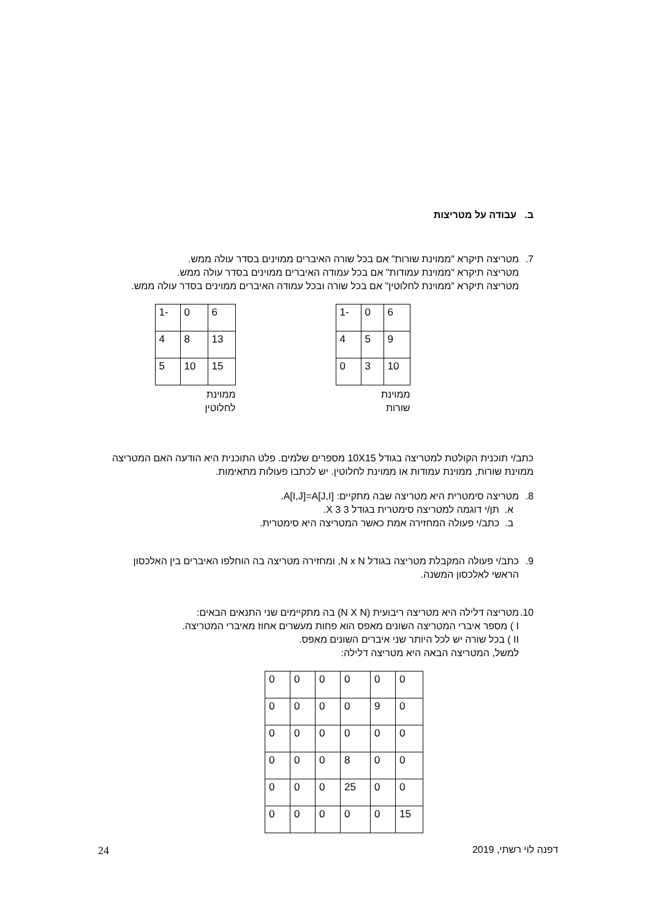ב. עבודה על מטריצות
7. מטריצה תיקרא "ממוינת שורות" אם בכל שורה האיברים ממוינים בסדר עולה ממש.
מטריצה תיקרא "ממוינת עמודות" אם בכל עמודה האיברים ממוינים בסדר עולה ממש.
מטריצה תיקרא "ממוינת לחלוטין" אם בכל שורה ובכל עמודה האיברים ממוינים בסדר עולה ממש.
| 6 | 0 | -1 |
| 9 | 5 | 4 |
| 10 | 3 | 0 |
ממוינת
שורות
| 6 | 0 | -1 |
| 13 | 8 | 4 |
| 15 | 10 | 5 |
ממוינת
לחלוטין
כתב/י תוכנית הקולטת למטריצה בגודל 10X15 מספרים שלמים. פלט התוכנית היא הודעה האם המטריצה ממוינת שורות, ממוינת עמודות או ממוינת לחלוטין. יש לכתבו פעולות מתאימות.
8. מטריצה סימטרית היא מטריצה שבה מתקיים: A[I,J]=A[J,I].
א. תן/י דוגמה למטריצה סימטרית בגודל 3 X 3.
ב. כתב/י פעולה המחזירה אמת כאשר המטריצה היא סימטרית.
9. כתב/י פעולה המקבלת מטריצה בגודל N x N, ומחזירה מטריצה בה הוחלפו האיברים בין האלכסון הראשי לאלכסון המשנה.
10.
מטריצה דלילה היא מטריצה ריבועית (N X N) בה מתקיימים שני התנאים הבאים:
I ) מספר איברי המטריצה השונים מאפס הוא פחות מעשרים אחוז מאיברי המטריצה.
II ) בכל שורה יש לכל היותר שני איברים השונים מאפס.
למשל, המטריצה הבאה היא מטריצה דלילה:
| 0 | 0 | 0 | 0 | 0 | 0 |
| 0 | 9 | 0 | 0 | 0 | 0 |
| 0 | 0 | 0 | 0 | 0 | 0 |
| 0 | 0 | 8 | 0 | 0 | 0 |
| 0 | 0 | 25 | 0 | 0 | 0 |
| 15 | 0 | 0 | 0 | 0 | 0 |
דפנה לוי רשתי, 2019 24